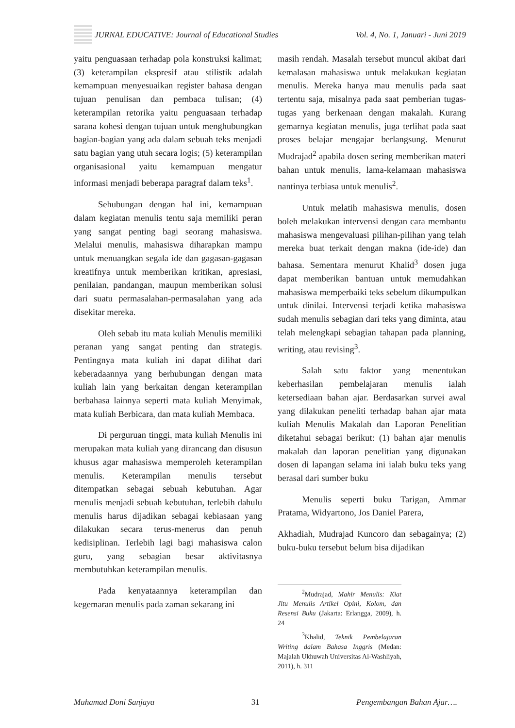JURNAL EDUCATIVE: Journal of Educational Studies Vol. 4, No. 1, Januari - Juni 2019
yaitu penguasaan terhadap pola konstruksi kalimat; (3) keterampilan ekspresif atau stilistik adalah kemampuan menyesuaikan register bahasa dengan tujuan penulisan dan pembaca tulisan; (4) keterampilan retorika yaitu penguasaan terhadap sarana kohesi dengan tujuan untuk menghubungkan bagian-bagian yang ada dalam sebuah teks menjadi satu bagian yang utuh secara logis; (5) keterampilan organisasional yaitu kemampuan mengatur informasi menjadi beberapa paragraf dalam teks<sup>1</sup>.
Sehubungan dengan hal ini, kemampuan dalam kegiatan menulis tentu saja memiliki peran yang sangat penting bagi seorang mahasiswa. Melalui menulis, mahasiswa diharapkan mampu untuk menuangkan segala ide dan gagasan-gagasan kreatifnya untuk memberikan kritikan, apresiasi, penilaian, pandangan, maupun memberikan solusi dari suatu permasalahan-permasalahan yang ada disekitar mereka.
Oleh sebab itu mata kuliah Menulis memiliki peranan yang sangat penting dan strategis. Pentingnya mata kuliah ini dapat dilihat dari keberadaannya yang berhubungan dengan mata kuliah lain yang berkaitan dengan keterampilan berbahasa lainnya seperti mata kuliah Menyimak, mata kuliah Berbicara, dan mata kuliah Membaca.
Di perguruan tinggi, mata kuliah Menulis ini merupakan mata kuliah yang dirancang dan disusun khusus agar mahasiswa memperoleh keterampilan menulis. Keterampilan menulis tersebut ditempatkan sebagai sebuah kebutuhan. Agar menulis menjadi sebuah kebutuhan, terlebih dahulu menulis harus dijadikan sebagai kebiasaan yang dilakukan secara terus-menerus dan penuh kedisiplinan. Terlebih lagi bagi mahasiswa calon guru, yang sebagian besar aktivitasnya membutuhkan keterampilan menulis.
Pada kenyataannya keterampilan dan kegemaran menulis pada zaman sekarang ini
masih rendah. Masalah tersebut muncul akibat dari kemalasan mahasiswa untuk melakukan kegiatan menulis. Mereka hanya mau menulis pada saat tertentu saja, misalnya pada saat pemberian tugas-tugas yang berkenaan dengan makalah. Kurang gemarnya kegiatan menulis, juga terlihat pada saat proses belajar mengajar berlangsung. Menurut Mudrajad<sup>2</sup> apabila dosen sering memberikan materi bahan untuk menulis, lama-kelamaan mahasiswa nantinya terbiasa untuk menulis<sup>2</sup>.
Untuk melatih mahasiswa menulis, dosen boleh melakukan intervensi dengan cara membantu mahasiswa mengevaluasi pilihan-pilihan yang telah mereka buat terkait dengan makna (ide-ide) dan bahasa. Sementara menurut Khalid<sup>3</sup> dosen juga dapat memberikan bantuan untuk memudahkan mahasiswa memperbaiki teks sebelum dikumpulkan untuk dinilai. Intervensi terjadi ketika mahasiswa sudah menulis sebagian dari teks yang diminta, atau telah melengkapi sebagian tahapan pada planning, writing, atau revising<sup>3</sup>.
Salah satu faktor yang menentukan keberhasilan pembelajaran menulis ialah ketersediaan bahan ajar. Berdasarkan survei awal yang dilakukan peneliti terhadap bahan ajar mata kuliah Menulis Makalah dan Laporan Penelitian diketahui sebagai berikut: (1) bahan ajar menulis makalah dan laporan penelitian yang digunakan dosen di lapangan selama ini ialah buku teks yang berasal dari sumber buku
Menulis seperti buku Tarigan, Ammar Pratama, Widyartono, Jos Daniel Parera,
Akhadiah, Mudrajad Kuncoro dan sebagainya; (2) buku-buku tersebut belum bisa dijadikan
<sup>2</sup> Mudrajad, Mahir Menulis: Kiat Jitu Menulis Artikel Opini, Kolom, dan Resensi Buku (Jakarta: Erlangga, 2009), h. 24
<sup>3</sup> Khalid, Teknik Pembelajaran Writing dalam Bahasa Inggris (Medan: Majalah Ukhuwah Universitas Al-Washliyah, 2011), h. 311
Muhamad Doni Sanjaya 31 Pengembangan Bahan Ajar….